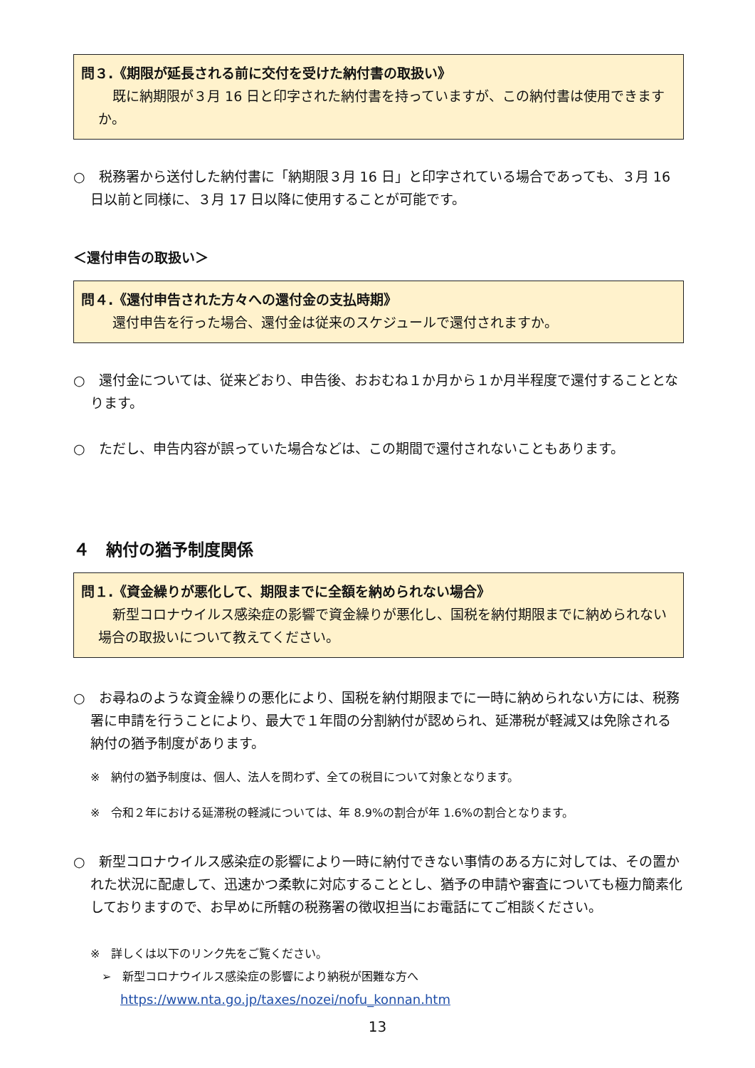問３.《期限が延長される前に交付を受けた納付書の取扱い》
既に納期限が３月 16 日と印字された納付書を持っていますが、この納付書は使用できますか。
○　税務署から送付した納付書に「納期限３月 16 日」と印字されている場合であっても、３月 16 日以前と同様に、３月 17 日以降に使用することが可能です。
＜還付申告の取扱い＞
問４.《還付申告された方々への還付金の支払時期》
還付申告を行った場合、還付金は従来のスケジュールで還付されますか。
○　還付金については、従来どおり、申告後、おおむね１か月から１か月半程度で還付することとなります。
○　ただし、申告内容が誤っていた場合などは、この期間で還付されないこともあります。
４　納付の猶予制度関係
問１.《資金繰りが悪化して、期限までに全額を納められない場合》
新型コロナウイルス感染症の影響で資金繰りが悪化し、国税を納付期限までに納められない場合の取扱いについて教えてください。
○　お尋ねのような資金繰りの悪化により、国税を納付期限までに一時に納められない方には、税務署に申請を行うことにより、最大で１年間の分割納付が認められ、延滞税が軽減又は免除される納付の猶予制度があります。
※　納付の猶予制度は、個人、法人を問わず、全ての税目について対象となります。
※　令和２年における延滞税の軽減については、年 8.9%の割合が年 1.6%の割合となります。
○　新型コロナウイルス感染症の影響により一時に納付できない事情のある方に対しては、その置かれた状況に配慮して、迅速かつ柔軟に対応することとし、猶予の申請や審査についても極力簡素化しておりますので、お早めに所轄の税務署の徴収担当にお電話にてご相談ください。
※　詳しくは以下のリンク先をご覧ください。
➢　新型コロナウイルス感染症の影響により納税が困難な方へ
https://www.nta.go.jp/taxes/nozei/nofu_konnan.htm
13